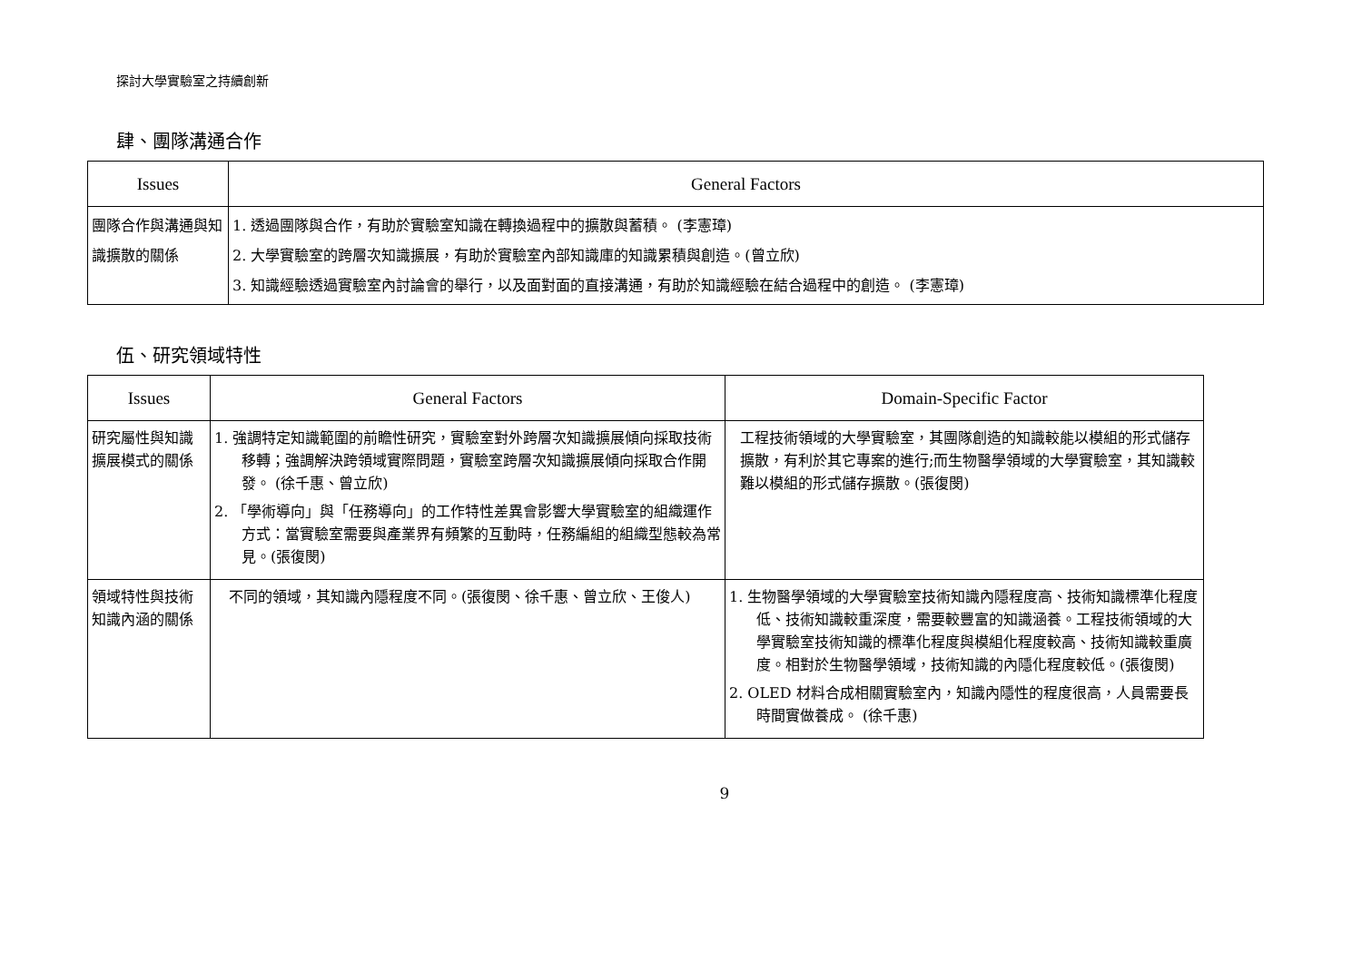探討大學實驗室之持續創新
肆、團隊溝通合作
| Issues | General Factors |
| --- | --- |
| 團隊合作與溝通與知識擴散的關係 | 1. 透過團隊與合作，有助於實驗室知識在轉換過程中的擴散與蓄積。 (李憲璋) 2. 大學實驗室的跨層次知識擴展，有助於實驗室內部知識庫的知識累積與創造。(曾立欣) 3. 知識經驗透過實驗室內討論會的舉行，以及面對面的直接溝通，有助於知識經驗在結合過程中的創造。 (李憲璋) |
伍、研究領域特性
| Issues | General Factors | Domain-Specific Factor |
| --- | --- | --- |
| 研究屬性與知識擴展模式的關係 | 1. 強調特定知識範圍的前瞻性研究，實驗室對外跨層次知識擴展傾向採取技術移轉；強調解決跨領域實際問題，實驗室跨層次知識擴展傾向採取合作開發。 (徐千惠、曾立欣) 2. 「學術導向」與「任務導向」的工作特性差異會影響大學實驗室的組織運作方式：當實驗室需要與產業界有頻繁的互動時，任務編組的組織型態較為常見。(張復閔) | 工程技術領域的大學實驗室，其團隊創造的知識較能以模組的形式儲存擴散，有利於其它專案的進行;而生物醫學領域的大學實驗室，其知識較難以模組的形式儲存擴散。(張復閔) |
| 領域特性與技術知識內涵的關係 | 不同的領域，其知識內隱程度不同。(張復閔、徐千惠、曾立欣、王俊人) | 1. 生物醫學領域的大學實驗室技術知識內隱程度高、技術知識標準化程度低、技術知識較重深度，需要較豐富的知識涵養。工程技術領域的大學實驗室技術知識的標準化程度與模組化程度較高、技術知識較重廣度。相對於生物醫學領域，技術知識的內隱化程度較低。(張復閔) 2. OLED 材料合成相關實驗室內，知識內隱性的程度很高，人員需要長時間實做養成。 (徐千惠) |
9